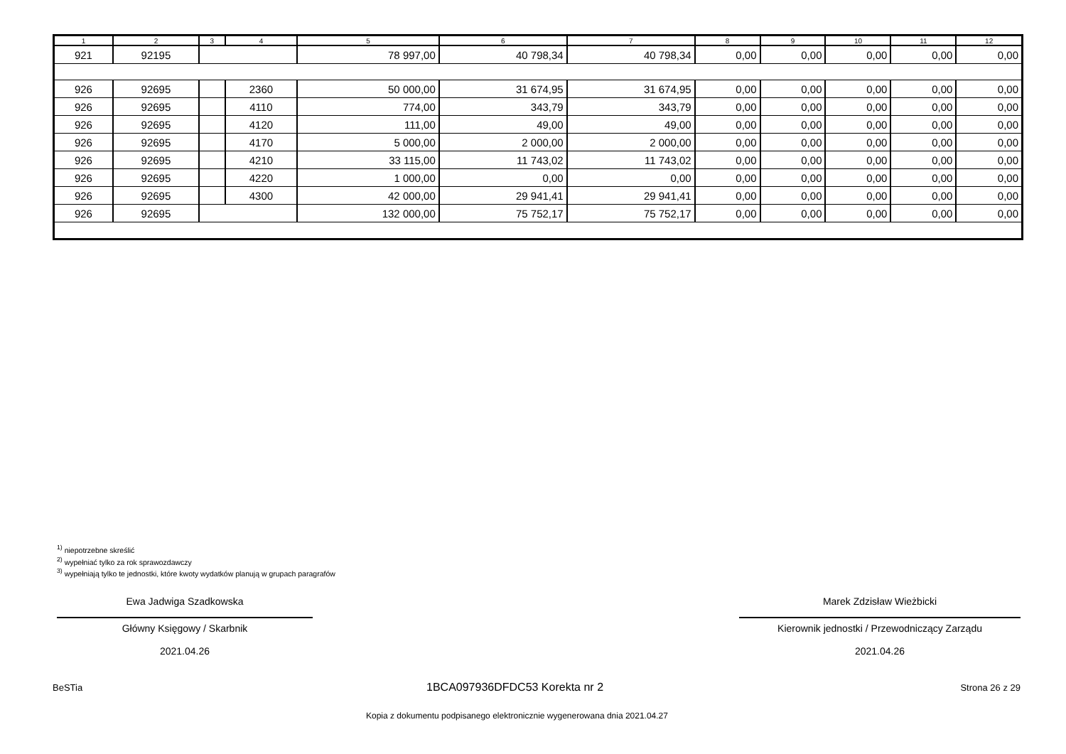| 1 | 2 | 3 | 4 | 5 | 6 | 7 | 8 | 9 | 10 | 11 | 12 |
| --- | --- | --- | --- | --- | --- | --- | --- | --- | --- | --- | --- |
| 921 | 92195 | | | 78 997,00 | 40 798,34 | 40 798,34 | 0,00 | 0,00 | 0,00 | 0,00 | 0,00 |
| 926 | 92695 | | 2360 | 50 000,00 | 31 674,95 | 31 674,95 | 0,00 | 0,00 | 0,00 | 0,00 | 0,00 |
| 926 | 92695 | | 4110 | 774,00 | 343,79 | 343,79 | 0,00 | 0,00 | 0,00 | 0,00 | 0,00 |
| 926 | 92695 | | 4120 | 111,00 | 49,00 | 49,00 | 0,00 | 0,00 | 0,00 | 0,00 | 0,00 |
| 926 | 92695 | | 4170 | 5 000,00 | 2 000,00 | 2 000,00 | 0,00 | 0,00 | 0,00 | 0,00 | 0,00 |
| 926 | 92695 | | 4210 | 33 115,00 | 11 743,02 | 11 743,02 | 0,00 | 0,00 | 0,00 | 0,00 | 0,00 |
| 926 | 92695 | | 4220 | 1 000,00 | 0,00 | 0,00 | 0,00 | 0,00 | 0,00 | 0,00 | 0,00 |
| 926 | 92695 | | 4300 | 42 000,00 | 29 941,41 | 29 941,41 | 0,00 | 0,00 | 0,00 | 0,00 | 0,00 |
| 926 | 92695 | | | 132 000,00 | 75 752,17 | 75 752,17 | 0,00 | 0,00 | 0,00 | 0,00 | 0,00 |
<sup>1)</sup> niepotrzebne skreślić
<sup>2)</sup> wypełniać tylko za rok sprawozdawczy
<sup>3)</sup> wypełniają tylko te jednostki, które kwoty wydatków planują w grupach paragrafów
Ewa Jadwiga Szadkowska
Główny Księgowy / Skarbnik
2021.04.26
Marek Zdzisław Wieżbicki
Kierownik jednostki / Przewodniczący Zarządu
2021.04.26
BeSTia 1BCA097936DFDC53 Korekta nr 2 Strona 26 z 29
Kopia z dokumentu podpisanego elektronicznie wygenerowana dnia 2021.04.27